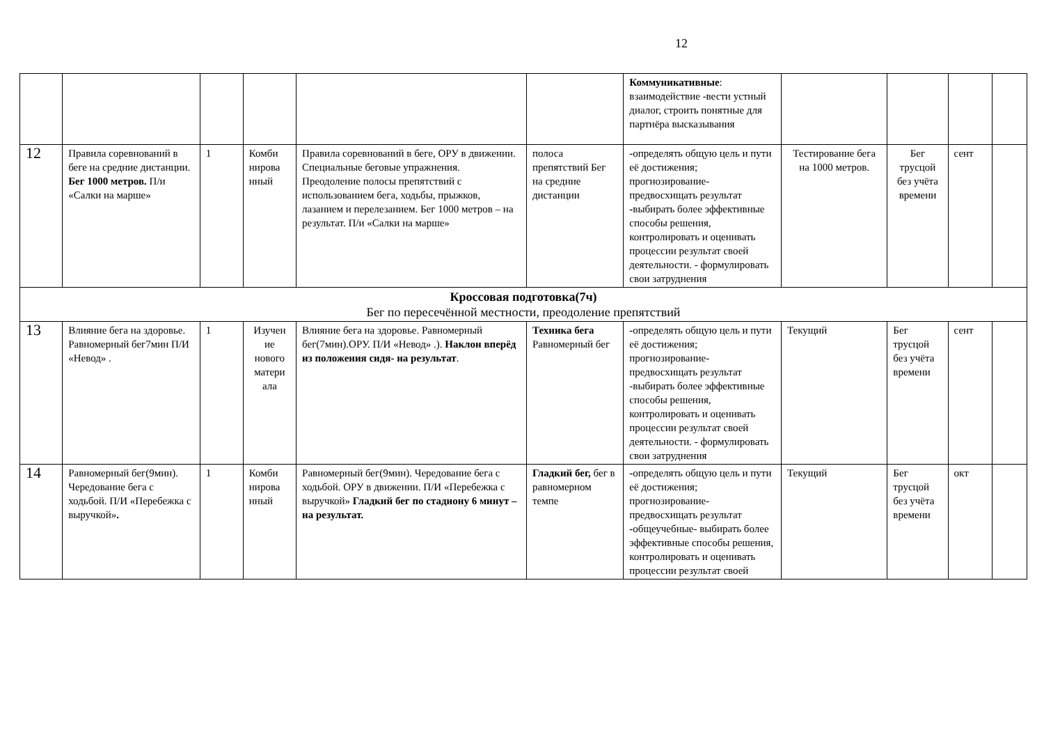12
| | | | | | | Коммуникативные : взаимодействие -вести устный диалог, строить понятные для партнёра высказывания | | | | |
| 12 | Правила соревнований в беге на средние дистанции. Бег 1000 метров. П/и «Салки на марше» | 1 | Комби нирова нный | Правила соревнований в беге, ОРУ в движении. Специальные беговые упражнения. Преодоление полосы препятствий с использованием бега, ходьбы, прыжков, лазанием и перелезанием. Бег 1000 метров – на результат. П/и «Салки на марше» | полоса препятствий Бег на средние дистанции | - определять общую цель и пути её достижения; прогнозирование- предвосхищать результат - выбирать более эффективные способы решения, контролировать и оценивать процессии результат своей деятельности. - формулировать свои затруднения | Тестирование бега на 1000 метров. | Бег трусцой без учёта времени | сент | |
| Кроссовая подготовка(7ч) Бег по пересечённой местности, преодоление препятствий | | | | | | | | | | |
| 13 | Влияние бега на здоровье. Равномерный бег7мин П/И «Невод» . | 1 | Изучен ие нового матери ала | Влияние бега на здоровье. Равномерный бег(7мин).ОРУ. П/И «Невод» .). Наклон вперёд из положения сидя- на результат . | Техника бега Равномерный бег | - определять общую цель и пути её достижения; прогнозирование- предвосхищать результат -выбирать более эффективные способы решения, контролировать и оценивать процессии результат своей деятельности. - формулировать свои затруднения | Текущий | Бег трусцой без учёта времени | сент | |
| 14 | Равномерный бег(9мин). Чередование бега с ходьбой. П/И «Перебежка с выручкой» . | 1 | Комби нирова нный | Равномерный бег(9мин). Чередование бега с ходьбой. ОРУ в движении. П/И «Перебежка с выручкой» Гладкий бег по стадиону 6 минут – на результат. | Гладкий бег, бег в равномерном темпе | - определять общую цель и пути её достижения; прогнозирование- предвосхищать результат - общеучебные- выбирать более эффективные способы решения, контролировать и оценивать процессии результат своей | Текущий | Бег трусцой без учёта времени | окт | |